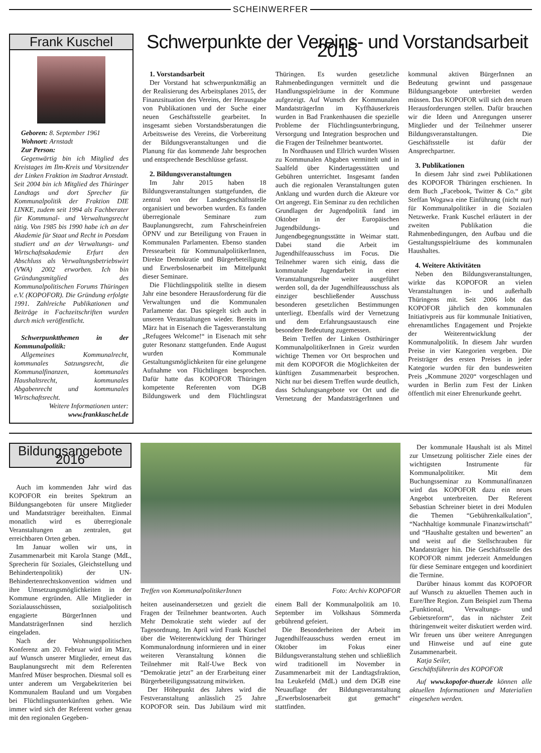SCHEINWERFER
Frank Kuschel
Geboren: 8. September 1961
Wohnort: Arnstadt
Zur Person:
Gegenwärtig bin ich Mitglied des Kreistages im Ilm-Kreis und Vorsitzender der Linken Fraktion im Stadtrat Arnstadt. Seit 2004 bin ich Mitglied des Thüringer Landtags und dort Sprecher für Kommunalpolitik der Fraktion DIE LINKE, zudem seit 1994 als Fachberater für Kommunal- und Verwaltungsrecht tätig. Von 1985 bis 1990 habe ich an der Akademie für Staat und Recht in Potsdam studiert und an der Verwaltungs- und Wirtschaftsakademie Erfurt den Abschluss als Verwaltungsbetriebswirt (VWA) 2002 erworben. Ich bin Gründungsmitglied des Kommunalpolitischen Forums Thüringen e.V. (KOPOFOR). Die Gründung erfolgte 1991. Zahlreiche Publikationen und Beiträge in Fachzeitschriften wurden durch mich veröffentlicht.
Schwerpunktthemen in der Kommunalpolitik:
Allgemeines Kommunalrecht, kommunales Satzungsrecht, die Kommunalfinanzen, kommunales Haushaltsrecht, kommunales Abgabenrecht und kommunales Wirtschaftsrecht.
Weitere Informationen unter:
www.frankkuschel.de
Schwerpunkte der Vereins- und Vorstandsarbeit 2015
1. Vorstandsarbeit
Der Vorstand hat schwerpunktmäßig an der Realisierung des Arbeitsplanes 2015, der Finanzsituation des Vereins, der Herausgabe von Publikationen und der Suche einer neuen Geschäftsstelle gearbeitet. In insgesamt sieben Vorstandsberatungen die Arbeitsweise des Vereins, die Vorbereitung der Bildungsveranstaltungen und die Planung für das kommende Jahr besprochen und entsprechende Beschlüsse gefasst.
2. Bildungsveranstaltungen
Im Jahr 2015 haben 18 Bildungsveranstaltungen stattgefunden, die zentral von der Landesgeschäftsstelle organisiert und beworben wurden. Es fanden überregionale Seminare zum Bauplanungsrecht, zum Fahrscheinfreien ÖPNV und zur Beteiligung von Frauen in Kommunalen Parlamenten. Ebenso standen Pressearbeit für KommunalpolitikerInnen, Direkte Demokratie und Bürgerbeteiligung und Erwerbslosenarbeit im Mittelpunkt dieser Seminare.
Die Flüchtlingspolitik stellte in diesem Jahr eine besondere Herausforderung für die Verwaltungen und die Kommunalen Parlamente dar. Das spiegelt sich auch in unseren Veranstaltungen wieder. Bereits im März hat in Eisenach die Tagesveranstaltung „Refugees Welcome!“ in Eisenach mit sehr guter Resonanz stattgefunden. Ende August wurden Kommunale Gestaltungsmöglichkeiten für eine gelungene Aufnahme von Flüchtlingen besprochen. Dafür hatte das KOPOFOR Thüringen kompetente Referenten vom DGB Bildungswerk und dem Flüchtlingsrat Thüringen. Es wurden gesetzliche Rahmenbedingungen vermittelt und die Handlungsspielräume in der Kommune aufgezeigt. Auf Wunsch der Kommunalen MandatsträgerInn im Kyffhäuserkreis wurden in Bad Frankenhausen die spezielle Probleme der Flüchtlingsunterbringung, Versorgung und Integration besprochen und die Fragen der Teilnehmer beantwortet.
In Nordhausen und Ellrich wurden Wissen zu Kommunalen Abgaben vermittelt und in Saalfeld über Kindertagesstätten und Gebühren unterrichtet. Insgesamt fanden auch die regionalen Veranstaltungen guten Anklang und wurden durch die Akteure vor Ort angeregt. Ein Seminar zu den rechtlichen Grundlagen der Jugendpolitik fand im Oktober in der Europäischen Jugendbildungs- und Jungendbegegnungsstätte in Weimar statt. Dabei stand die Arbeit im Jugendhilfeausschuss im Focus. Die Teilnehmer waren sich einig, dass die kommunale Jugendarbeit in einer Veranstaltungsreihe weiter ausgeführt werden soll, da der Jugendhilfeausschuss als einziger beschließender Ausschuss besonderen gesetzlichen Bestimmungen unterliegt. Ebenfalls wird der Vernetzung und dem Erfahrungsaustausch eine besondere Bedeutung zugemessen.
Beim Treffen der Linken Ostthüringer KommunalpolitikerInnen in Greiz wurden wichtige Themen vor Ort besprochen und mit dem KOPOFOR die Möglichkeiten der künftigen Zusammenarbeit besprochen. Nicht nur bei diesem Treffen wurde deutlich, dass Schulungsangebote vor Ort und die Vernetzung der MandatsträgerInnen und kommunal aktiven BürgerInnen an Bedeutung gewinnt und passgenaue Bildungsangebote unterbreitet werden müssen. Das KOPOFOR will sich den neuen Herausforderungen stellen. Dafür brauchen wir die Ideen und Anregungen unserer Mitglieder und der Teilnehmer unserer Bildungsveranstaltungen. Die Geschäftsstelle ist dafür der Ansprechpartner.
3. Publikationen
In diesem Jahr sind zwei Publikationen des KOPOFOR Thüringen erschienen. In dem Buch „Facebook, Twitter & Co.“ gibt Steffan Wogawa eine Einführung (nicht nur) für Kommunalpolitiker in die Sozialen Netzwerke. Frank Kuschel erläutert in der zweiten Publikation die Rahmenbedingungen, den Aufbau und die Gestaltungsspielräume des kommunalen Haushaltes.
4. Weitere Aktivitäten
Neben den Bildungsveranstaltungen, wirkte das KOPOFOR an vielen Veranstaltungen in- und außerhalb Thüringens mit. Seit 2006 lobt das KOPOFOR jährlich den kommunalen Initiativpreis aus für kommunale Initiativen, ehrenamtliches Engagement und Projekte der Weiterentwicklung der Kommunalpolitik. In diesem Jahr wurden Preise in vier Kategorien vergeben. Die Preisträger des ersten Preises in jeder Kategorie wurden für den bundesweiten Preis „Kommune 2020“ vorgeschlagen und wurden in Berlin zum Fest der Linken öffentlich mit einer Ehrenurkunde geehrt.
Bildungsangebote 2016
Auch im kommenden Jahr wird das KOPOFOR ein breites Spektrum an Bildungsangeboten für unsere Mitglieder und Mandatsträger bereithalten. Einmal monatlich wird es überregionale Veranstaltungen an zentralen, gut erreichbaren Orten geben.
Im Januar wollen wir uns, in Zusammenarbeit mit Karola Stange (MdL, Sprecherin für Soziales, Gleichstellung und Behindertenpolitik) der UN-Behindertenrechtskonvention widmen und ihre Umsetzungsmöglichkeiten in der Kommune ergründen. Alle Mitglieder in Sozialausschüssen, sozialpolitisch engagierte BürgerInnen und MandatsträgerInnen sind herzlich eingeladen.
Nach der Wohnungspolitischen Konferenz am 20. Februar wird im März, auf Wunsch unserer Mitglieder, erneut das Bauplanungsrecht mit dem Referenten Manfred Müser besprochen. Diesmal soll es unter anderem um Vergabekriterien bei Kommunalem Bauland und um Vorgaben bei Flüchtlingsunterkünften gehen. Wie immer wird sich der Referent vorher genau mit den regionalen Gegeben-
Treffen von KommunalpolitikerInnen Foto: Archiv KOPOFOR
heiten auseinandersetzen und gezielt die Fragen der Teilnehmer beantworten. Auch Mehr Demokratie steht wieder auf der Tagesordnung. Im April wird Frank Kuschel über die Weiterentwicklung der Thüringer Kommunalordnung informieren und in einer weiteren Veranstaltung können die Teilnehmer mit Ralf-Uwe Beck von “Demokratie jetzt” an der Erarbeitung einer Bürgerbeteiligungssatzung mitwirken.
Der Höhepunkt des Jahres wird die Festveranstaltung anlässlich 25 Jahre KOPOFOR sein. Das Jubiläum wird mit einem Ball der Kommunalpolitik am 10. September im Volkshaus Sömmerda gebührend gefeiert.
Die Besonderheiten der Arbeit im Jugendhilfeausschuss werden erneut im Oktober im Fokus einer Bildungsveranstaltung stehen und schließlich wird traditionell im November in Zusammenarbeit mit der Landtagsfraktion, Ina Leukefeld (MdL) und dem DGB eine Neuauflage der Bildungsveranstaltung „Erwerbslosenarbeit gut gemacht“ stattfinden.
Der kommunale Haushalt ist als Mittel zur Umsetzung politischer Ziele eines der wichtigsten Instrumente für Kommunalpolitiker. Mit dem Buchungsseminar zu Kommunalfinanzen wird das KOPOFOR dazu ein neues Angebot unterbreiten. Der Referent Sebastian Schreiner bietet in drei Modulen die Themen “Gebührenkalkulation”, “Nachhaltige kommunale Finanzwirtschaft” und “Haushalte gestalten und bewerten” an und weist auf die Stellschrauben für Mandatsträger hin. Die Geschäftsstelle des KOPOFOR nimmt jederzeit Anmeldungen für diese Seminare entgegen und koordiniert die Termine.
Darüber hinaus kommt das KOPOFOR auf Wunsch zu aktuellen Themen auch in Eure/Ihre Region. Zum Beispiel zum Thema „Funktional, Verwaltungs- und Gebietsreform“, das in nächster Zeit thüringenweit weiter diskutiert werden wird. Wir freuen uns über weitere Anregungen und Hinweise und auf eine gute Zusammenarbeit.
Katja Seiler,
Geschäftsführerin des KOPOFOR
Auf www.kopofor-thuer.de können alle aktuellen Informationen und Materialien eingesehen werden.